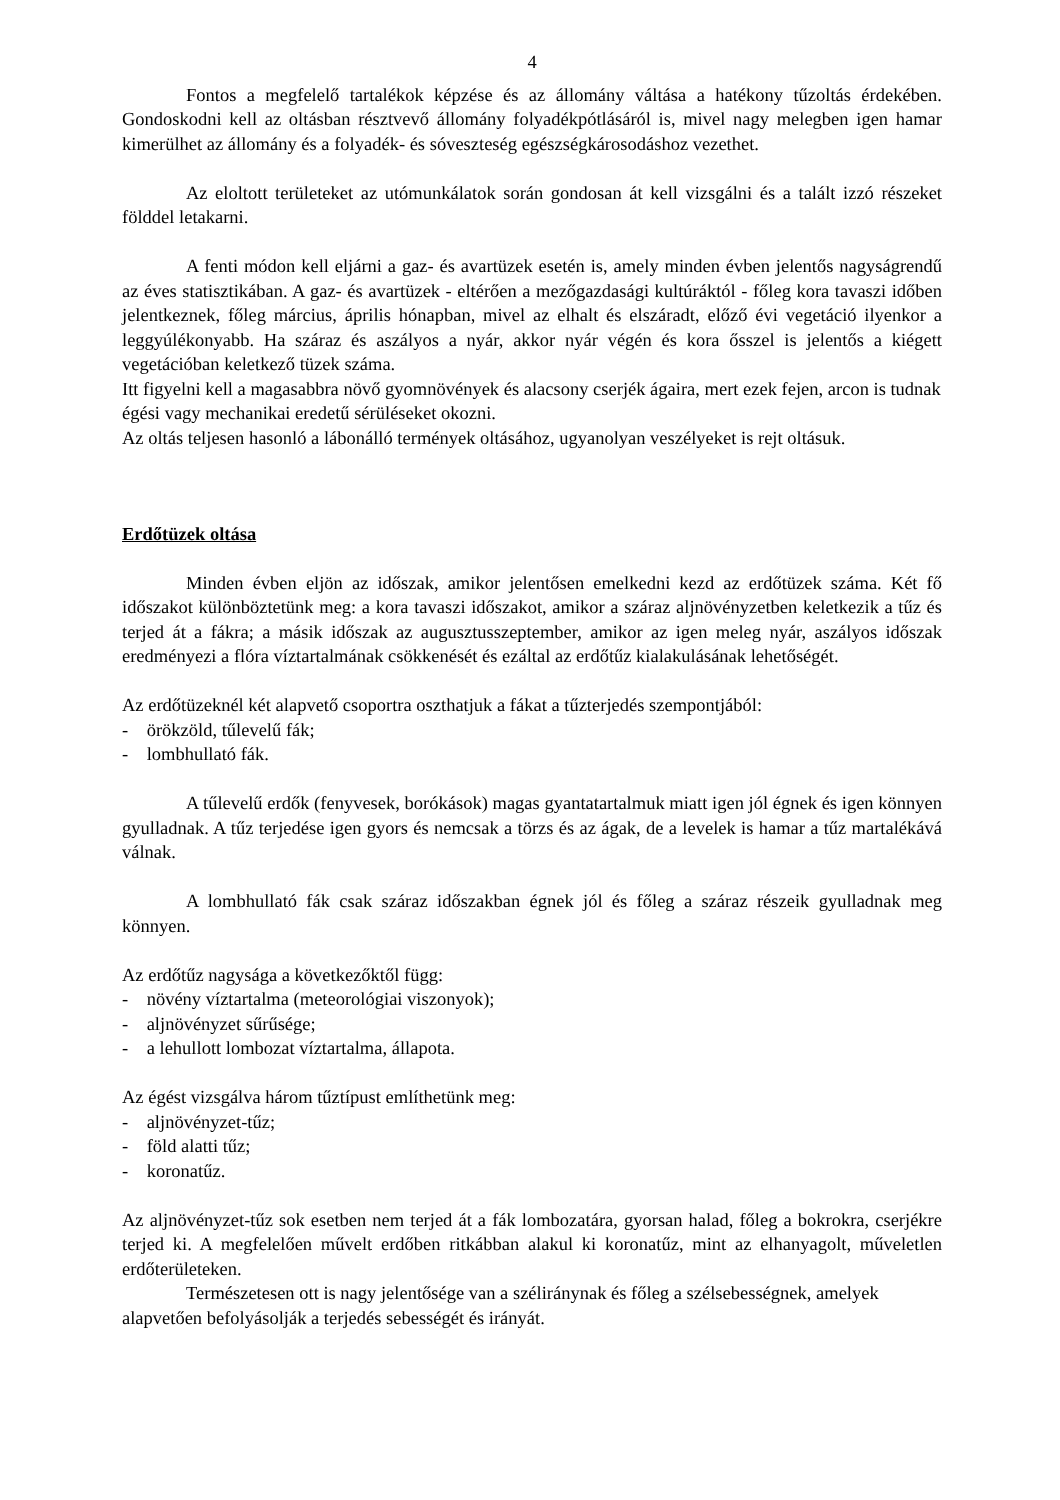4
Fontos a megfelelő tartalékok képzése és az állomány váltása a hatékony tűzoltás érdekében. Gondoskodni kell az oltásban résztvevő állomány folyadékpótlásáról is, mivel nagy melegben igen hamar kimerülhet az állomány és a folyadék- és sóveszteség egészségkárosodáshoz vezethet.
Az eloltott területeket az utómunkálatok során gondosan át kell vizsgálni és a talált izzó részeket földdel letakarni.
A fenti módon kell eljárni a gaz- és avartüzek esetén is, amely minden évben jelentős nagyságrendű az éves statisztikában. A gaz- és avartüzek - eltérően a mezőgazdasági kultúráktól - főleg kora tavaszi időben jelentkeznek, főleg március, április hónapban, mivel az elhalt és elszáradt, előző évi vegetáció ilyenkor a leggyúlékonyabb. Ha száraz és aszályos a nyár, akkor nyár végén és kora ősszel is jelentős a kiégett vegetációban keletkező tüzek száma.
Itt figyelni kell a magasabbra növő gyomnövények és alacsony cserjék ágaira, mert ezek fejen, arcon is tudnak égési vagy mechanikai eredetű sérüléseket okozni.
Az oltás teljesen hasonló a lábonálló termények oltásához, ugyanolyan veszélyeket is rejt oltásuk.
Erdőtüzek oltása
Minden évben eljön az időszak, amikor jelentősen emelkedni kezd az erdőtüzek száma. Két fő időszakot különböztetünk meg: a kora tavaszi időszakot, amikor a száraz aljnövényzetben keletkezik a tűz és terjed át a fákra; a másik időszak az augusztusszeptember, amikor az igen meleg nyár, aszályos időszak eredményezi a flóra víztartalmának csökkenését és ezáltal az erdőtűz kialakulásának lehetőségét.
Az erdőtüzeknél két alapvető csoportra oszthatjuk a fákat a tűzterjedés szempontjából:
- örökzöld, tűlevelű fák;
- lombhullató fák.
A tűlevelű erdők (fenyvesek, borókások) magas gyantatartalmuk miatt igen jól égnek és igen könnyen gyulladnak. A tűz terjedése igen gyors és nemcsak a törzs és az ágak, de a levelek is hamar a tűz martalékává válnak.
A lombhullató fák csak száraz időszakban égnek jól és főleg a száraz részeik gyulladnak meg könnyen.
Az erdőtűz nagysága a következőktől függ:
- növény víztartalma (meteorológiai viszonyok);
- aljnövényzet sűrűsége;
- a lehullott lombozat víztartalma, állapota.
Az égést vizsgálva három tűztípust említhetünk meg:
- aljnövényzet-tűz;
- föld alatti tűz;
- koronatűz.
Az aljnövényzet-tűz sok esetben nem terjed át a fák lombozatára, gyorsan halad, főleg a bokrokra, cserjékre terjed ki. A megfelelően művelt erdőben ritkábban alakul ki koronatűz, mint az elhanyagolt, műveletlen erdőterületeken.
Természetesen ott is nagy jelentősége van a széliránynak és főleg a szélsebességnek, amelyek alapvetően befolyásolják a terjedés sebességét és irányát.